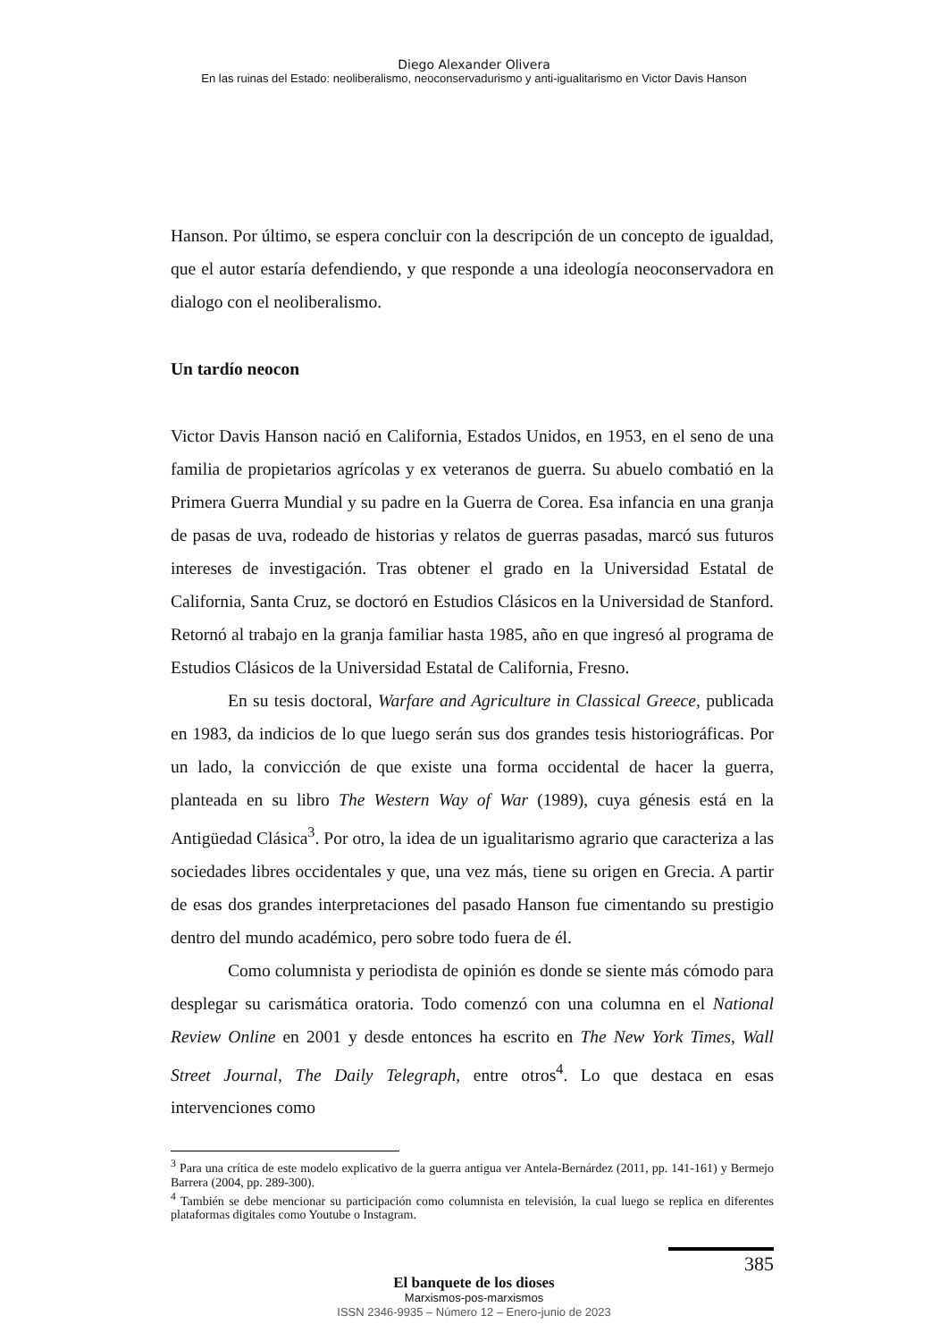Diego Alexander Olivera
En las ruinas del Estado: neoliberalismo, neoconservadurismo y anti-igualitarismo en Victor Davis Hanson
Hanson. Por último, se espera concluir con la descripción de un concepto de igualdad, que el autor estaría defendiendo, y que responde a una ideología neoconservadora en dialogo con el neoliberalismo.
Un tardío neocon
Victor Davis Hanson nació en California, Estados Unidos, en 1953, en el seno de una familia de propietarios agrícolas y ex veteranos de guerra. Su abuelo combatió en la Primera Guerra Mundial y su padre en la Guerra de Corea. Esa infancia en una granja de pasas de uva, rodeado de historias y relatos de guerras pasadas, marcó sus futuros intereses de investigación. Tras obtener el grado en la Universidad Estatal de California, Santa Cruz, se doctoró en Estudios Clásicos en la Universidad de Stanford. Retornó al trabajo en la granja familiar hasta 1985, año en que ingresó al programa de Estudios Clásicos de la Universidad Estatal de California, Fresno.
En su tesis doctoral, Warfare and Agriculture in Classical Greece, publicada en 1983, da indicios de lo que luego serán sus dos grandes tesis historiográficas. Por un lado, la convicción de que existe una forma occidental de hacer la guerra, planteada en su libro The Western Way of War (1989), cuya génesis está en la Antigüedad Clásica<sup>3</sup>. Por otro, la idea de un igualitarismo agrario que caracteriza a las sociedades libres occidentales y que, una vez más, tiene su origen en Grecia. A partir de esas dos grandes interpretaciones del pasado Hanson fue cimentando su prestigio dentro del mundo académico, pero sobre todo fuera de él.
Como columnista y periodista de opinión es donde se siente más cómodo para desplegar su carismática oratoria. Todo comenzó con una columna en el National Review Online en 2001 y desde entonces ha escrito en The New York Times, Wall Street Journal, The Daily Telegraph, entre otros<sup>4</sup>. Lo que destaca en esas intervenciones como
<sup>3</sup> Para una crítica de este modelo explicativo de la guerra antigua ver Antela-Bernárdez (2011, pp. 141-161) y Bermejo Barrera (2004, pp. 289-300).
<sup>4</sup> También se debe mencionar su participación como columnista en televisión, la cual luego se replica en diferentes plataformas digitales como Youtube o Instagram.
385
El banquete de los dioses
Marxismos-pos-marxismos
ISSN 2346-9935 – Número 12 – Enero-junio de 2023